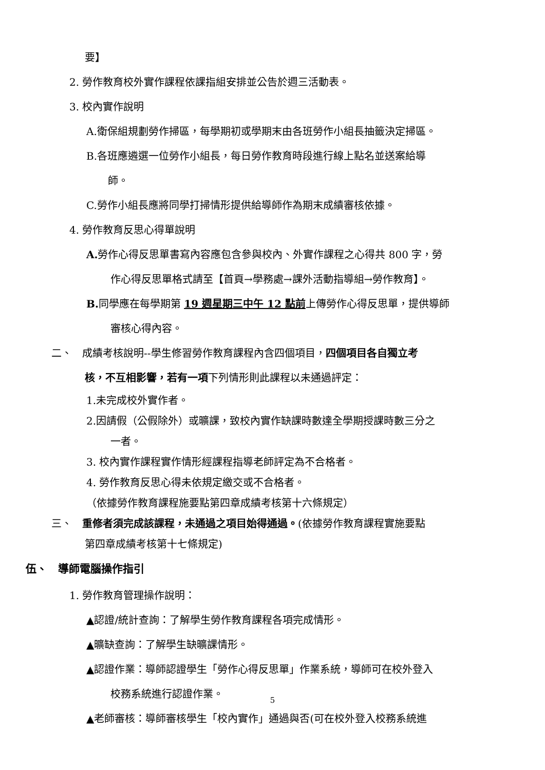要】
2. 勞作教育校外實作課程依課指組安排並公告於週三活動表。
3. 校內實作說明
A.衛保組規劃勞作掃區，每學期初或學期末由各班勞作小組長抽籤決定掃區。
B.各班應遴選一位勞作小組長，每日勞作教育時段進行線上點名並送案給導
師。
C.勞作小組長應將同學打掃情形提供給導師作為期末成績審核依據。
4. 勞作教育反思心得單說明
A. 勞作心得反思單書寫內容應包含參與校內、外實作課程之心得共 800 字，勞
作心得反思單格式請至【首頁→學務處→課外活動指導組→勞作教育】。
B. 同學應在每學期第 19 週星期三中午 12 點前上傳勞作心得反思單，提供導師
審核心得內容。
二、　成績考核說明--學生修習勞作教育課程內含四個項目，四個項目各自獨立考
核，不互相影響，若有一項下列情形則此課程以未通過評定：
1.未完成校外實作者。
2.因請假（公假除外）或曠課，致校內實作缺課時數達全學期授課時數三分之
一者。
3. 校內實作課程實作情形經課程指導老師評定為不合格者。
4. 勞作教育反思心得未依規定繳交或不合格者。
（依據勞作教育課程施要點第四章成績考核第十六條規定）
三、　重修者須完成該課程，未通過之項目始得通過。(依據勞作教育課程實施要點
第四章成績考核第十七條規定)
伍、　導師電腦操作指引
1. 勞作教育管理操作說明：
▲認證/統計查詢：了解學生勞作教育課程各項完成情形。
▲曠缺查詢：了解學生缺曠課情形。
▲認證作業：導師認證學生「勞作心得反思單」作業系統，導師可在校外登入
校務系統進行認證作業。
▲老師審核：導師審核學生「校內實作」通過與否(可在校外登入校務系統進
5